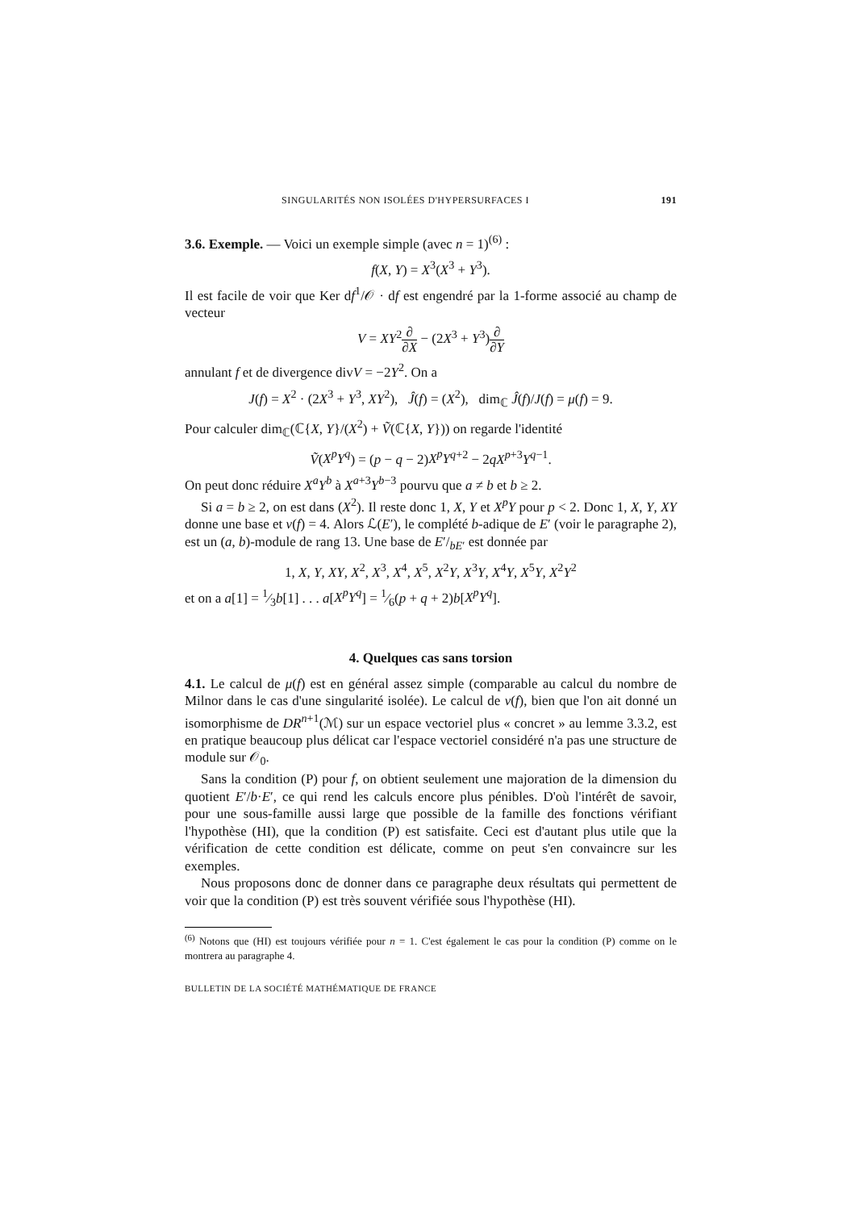SINGULARITÉS NON ISOLÉES D'HYPERSURFACES I 191
3.6. Exemple. — Voici un exemple simple (avec n = 1)<sup>(6)</sup> :
f(X, Y) = X<sup>3</sup>(X<sup>3</sup> + Y<sup>3</sup>).
Il est facile de voir que Ker df<sup>1</sup>/𝒪 · df est engendré par la 1-forme associé au champ de vecteur
V = XY<sup>2</sup>∂ ∂X − (2X<sup>3</sup> + Y<sup>3</sup>)∂ ∂Y
annulant f et de divergence divV = −2Y<sup>2</sup>. On a
J(f) = X<sup>2</sup> · (2X<sup>3</sup> + Y<sup>3</sup>, XY<sup>2</sup>), Ĵ(f) = (X<sup>2</sup>), dim<sub>ℂ</sub> Ĵ(f)/J(f) = μ(f) = 9.
Pour calculer dim<sub>ℂ</sub>(ℂ{X, Y}/(X<sup>2</sup>) + Ṽ(ℂ{X, Y})) on regarde l'identité
Ṽ(X<sup>p</sup>Y<sup>q</sup>) = (p − q − 2)X<sup>p</sup>Y<sup>q+2</sup> − 2qX<sup>p+3</sup>Y<sup>q−1</sup>.
On peut donc réduire X<sup>a</sup>Y<sup>b</sup> à X<sup>a+3</sup>Y<sup>b−3</sup> pourvu que a ≠ b et b ≥ 2.
Si a = b ≥ 2, on est dans (X<sup>2</sup>). Il reste donc 1, X, Y et X<sup>p</sup>Y pour p < 2. Donc 1, X, Y, XY donne une base et ν(f) = 4. Alors ℒ(E′), le complété b-adique de E′ (voir le paragraphe 2), est un (a, b)-module de rang 13. Une base de E′/<sub>bE′</sub> est donnée par
1, X, Y, XY, X<sup>2</sup>, X<sup>3</sup>, X<sup>4</sup>, X<sup>5</sup>, X<sup>2</sup>Y, X<sup>3</sup>Y, X<sup>4</sup>Y, X<sup>5</sup>Y, X<sup>2</sup>Y<sup>2</sup>
et on a a[1] = 1⁄3b[1] . . . a[X<sup>p</sup>Y<sup>q</sup>] = 1⁄6(p + q + 2)b[X<sup>p</sup>Y<sup>q</sup>].
4. Quelques cas sans torsion
4.1. Le calcul de μ(f) est en général assez simple (comparable au calcul du nombre de Milnor dans le cas d'une singularité isolée). Le calcul de ν(f), bien que l'on ait donné un isomorphisme de DR<sup>n+1</sup>(ℳ) sur un espace vectoriel plus « concret » au lemme 3.3.2, est en pratique beaucoup plus délicat car l'espace vectoriel considéré n'a pas une structure de module sur 𝒪<sub>0</sub>.
Sans la condition (P) pour f, on obtient seulement une majoration de la dimension du quotient E′/b·E′, ce qui rend les calculs encore plus pénibles. D'où l'intérêt de savoir, pour une sous-famille aussi large que possible de la famille des fonctions vérifiant l'hypothèse (HI), que la condition (P) est satisfaite. Ceci est d'autant plus utile que la vérification de cette condition est délicate, comme on peut s'en convaincre sur les exemples.
Nous proposons donc de donner dans ce paragraphe deux résultats qui permettent de voir que la condition (P) est très souvent vérifiée sous l'hypothèse (HI).
<sup>(6)</sup> Notons que (HI) est toujours vérifiée pour n = 1. C'est également le cas pour la condition (P) comme on le montrera au paragraphe 4.
BULLETIN DE LA SOCIÉTÉ MATHÉMATIQUE DE FRANCE